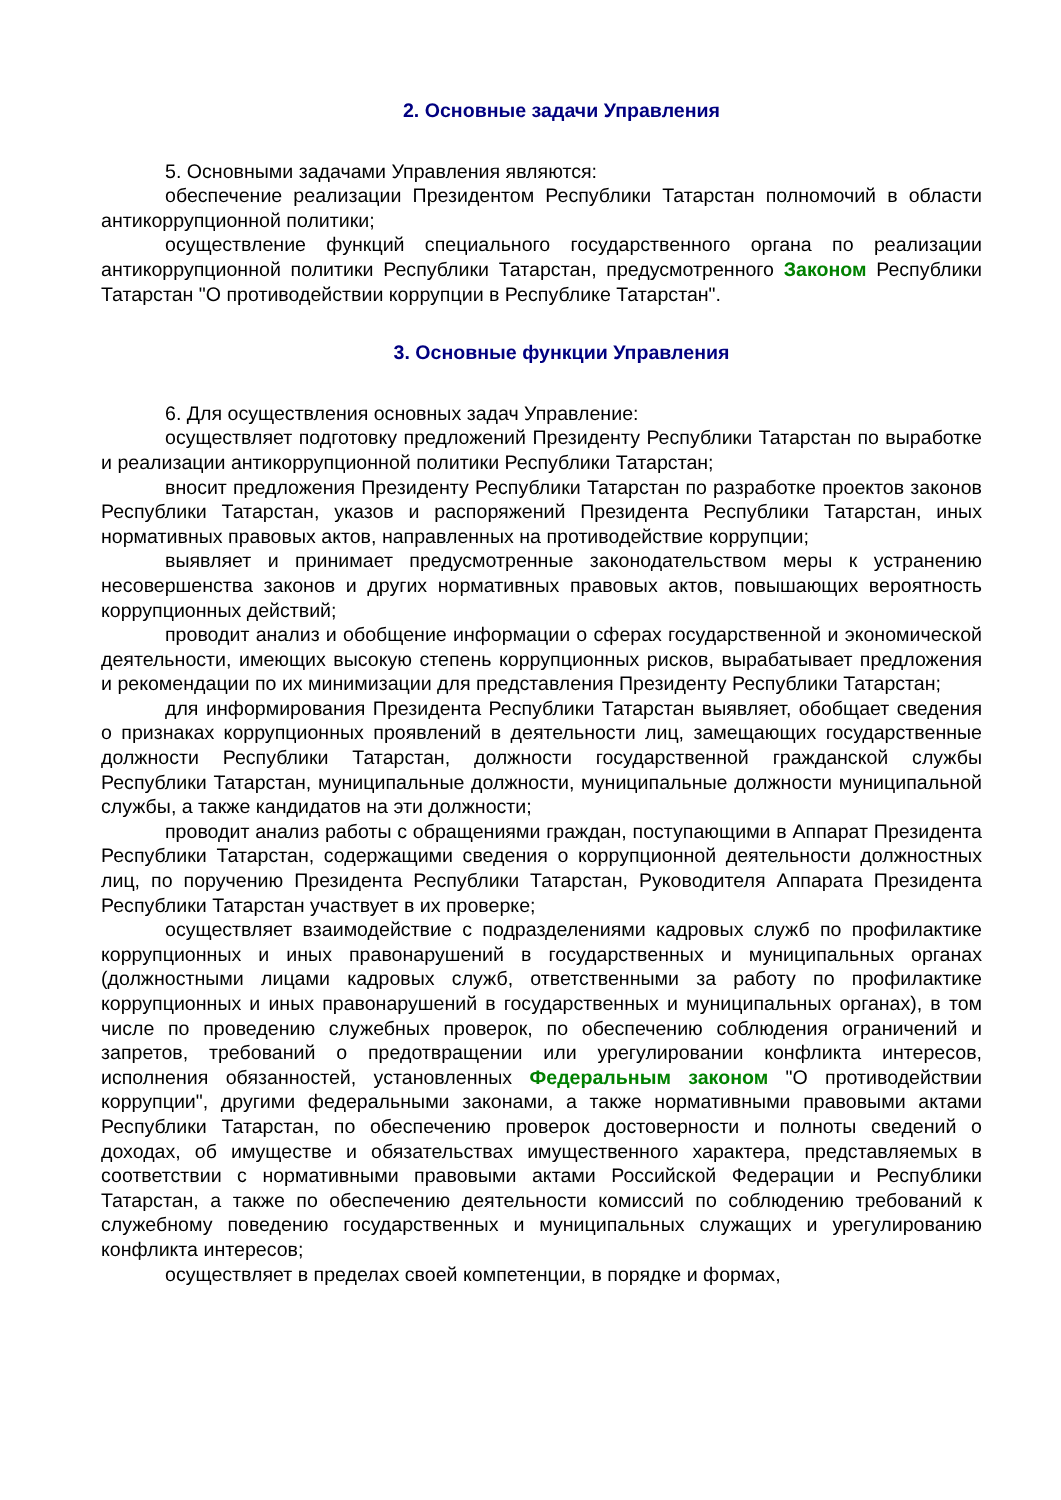2. Основные задачи Управления
5. Основными задачами Управления являются:
обеспечение реализации Президентом Республики Татарстан полномочий в области антикоррупционной политики;
осуществление функций специального государственного органа по реализации антикоррупционной политики Республики Татарстан, предусмотренного Законом Республики Татарстан "О противодействии коррупции в Республике Татарстан".
3. Основные функции Управления
6. Для осуществления основных задач Управление:
осуществляет подготовку предложений Президенту Республики Татарстан по выработке и реализации антикоррупционной политики Республики Татарстан;
вносит предложения Президенту Республики Татарстан по разработке проектов законов Республики Татарстан, указов и распоряжений Президента Республики Татарстан, иных нормативных правовых актов, направленных на противодействие коррупции;
выявляет и принимает предусмотренные законодательством меры к устранению несовершенства законов и других нормативных правовых актов, повышающих вероятность коррупционных действий;
проводит анализ и обобщение информации о сферах государственной и экономической деятельности, имеющих высокую степень коррупционных рисков, вырабатывает предложения и рекомендации по их минимизации для представления Президенту Республики Татарстан;
для информирования Президента Республики Татарстан выявляет, обобщает сведения о признаках коррупционных проявлений в деятельности лиц, замещающих государственные должности Республики Татарстан, должности государственной гражданской службы Республики Татарстан, муниципальные должности, муниципальные должности муниципальной службы, а также кандидатов на эти должности;
проводит анализ работы с обращениями граждан, поступающими в Аппарат Президента Республики Татарстан, содержащими сведения о коррупционной деятельности должностных лиц, по поручению Президента Республики Татарстан, Руководителя Аппарата Президента Республики Татарстан участвует в их проверке;
осуществляет взаимодействие с подразделениями кадровых служб по профилактике коррупционных и иных правонарушений в государственных и муниципальных органах (должностными лицами кадровых служб, ответственными за работу по профилактике коррупционных и иных правонарушений в государственных и муниципальных органах), в том числе по проведению служебных проверок, по обеспечению соблюдения ограничений и запретов, требований о предотвращении или урегулировании конфликта интересов, исполнения обязанностей, установленных Федеральным законом "О противодействии коррупции", другими федеральными законами, а также нормативными правовыми актами Республики Татарстан, по обеспечению проверок достоверности и полноты сведений о доходах, об имуществе и обязательствах имущественного характера, представляемых в соответствии с нормативными правовыми актами Российской Федерации и Республики Татарстан, а также по обеспечению деятельности комиссий по соблюдению требований к служебному поведению государственных и муниципальных служащих и урегулированию конфликта интересов;
осуществляет в пределах своей компетенции, в порядке и формах,